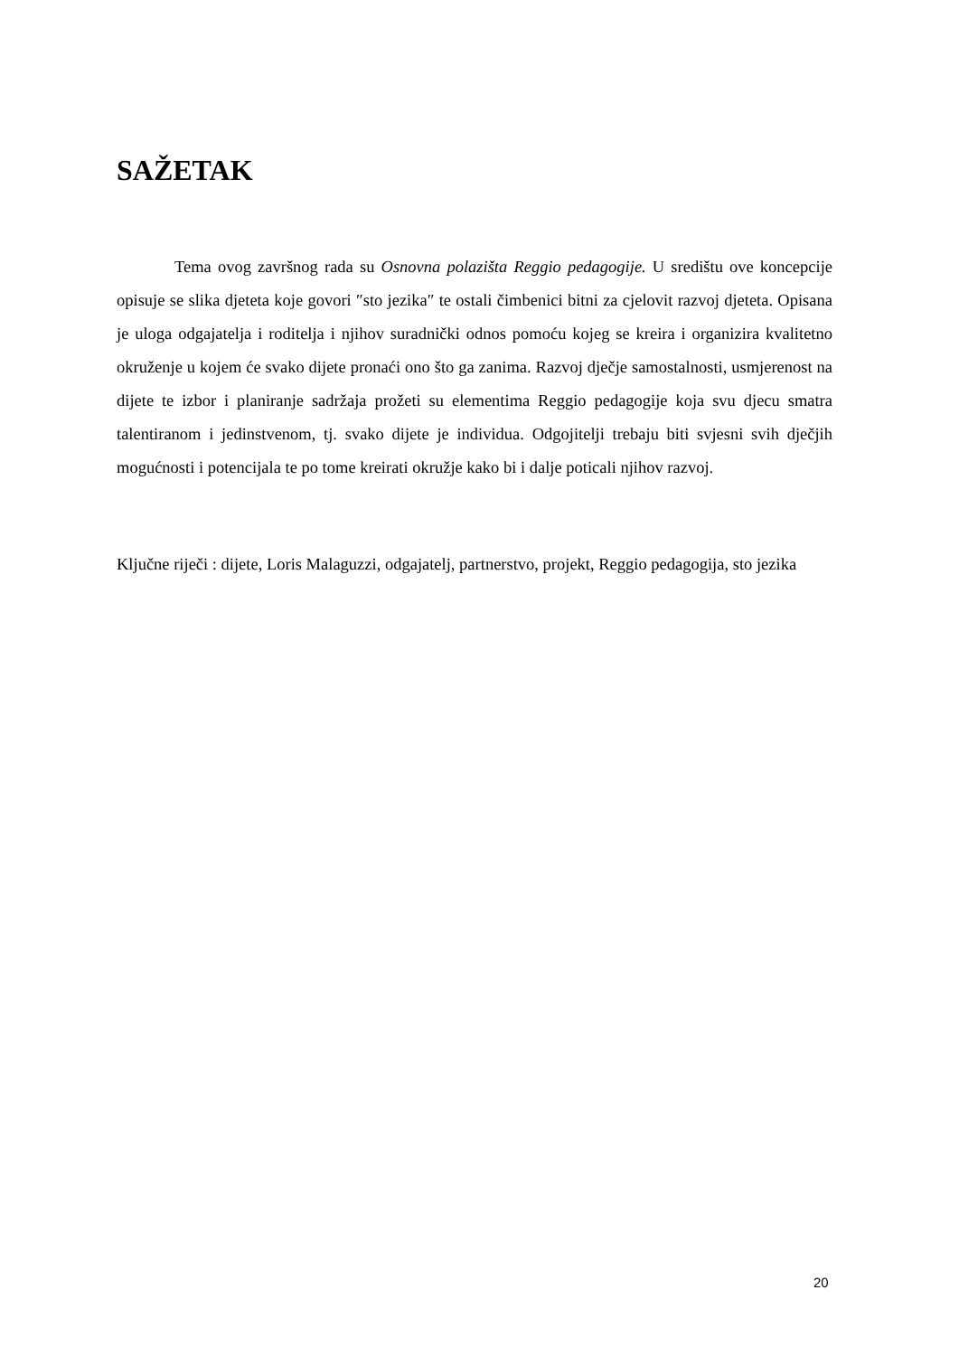SAŽETAK
Tema ovog završnog rada su Osnovna polazišta Reggio pedagogije. U središtu ove koncepcije opisuje se slika djeteta koje govori ″sto jezika″ te ostali čimbenici bitni za cjelovit razvoj djeteta. Opisana je uloga odgajatelja i roditelja i njihov suradnički odnos pomoću kojeg se kreira i organizira kvalitetno okruženje u kojem će svako dijete pronaći ono što ga zanima. Razvoj dječje samostalnosti, usmjerenost na dijete te izbor i planiranje sadržaja prožeti su elementima Reggio pedagogije koja svu djecu smatra talentiranom i jedinstvenom, tj. svako dijete je individua. Odgojitelji trebaju biti svjesni svih dječjih mogućnosti i potencijala te po tome kreirati okružje kako bi i dalje poticali njihov razvoj.
Ključne riječi : dijete, Loris Malaguzzi, odgajatelj, partnerstvo, projekt, Reggio pedagogija, sto jezika
20